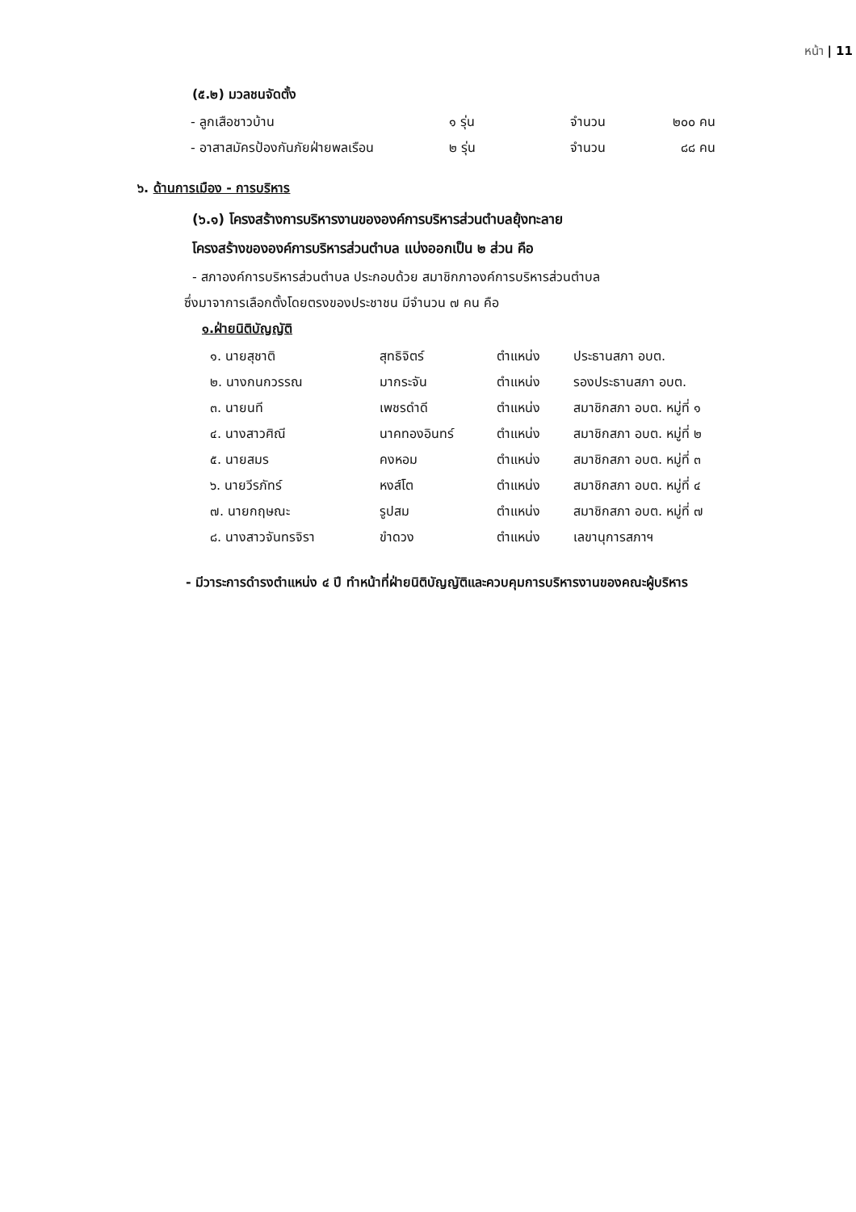หน้า | 11
(๕.๒) มวลชนจัดตั้ง
| - ลูกเสือชาวบ้าน | ๑ รุ่น | จำนวน | ๒๐๐ คน |
| - อาสาสมัครป้องกันภัยฝ่ายพลเรือน | ๒ รุ่น | จำนวน | ๘๘ คน |
๖. ด้านการเมือง - การบริหาร
(๖.๑) โครงสร้างการบริหารงานขององค์การบริหารส่วนตำบลยุ้งทะลาย
โครงสร้างขององค์การบริหารส่วนตำบล แบ่งออกเป็น ๒ ส่วน คือ
- สภาองค์การบริหารส่วนตำบล ประกอบด้วย สมาชิกภาองค์การบริหารส่วนตำบล
ซึ่งมาจาการเลือกตั้งโดยตรงของประชาชน มีจำนวน ๗ คน คือ
๑.ฝ่ายนิติบัญญัติ
| ๑. นายสุชาติ | สุทธิจิตร์ | ตำแหน่ง | ประธานสภา อบต. |
| ๒. นางกนกวรรณ | มากระจัน | ตำแหน่ง | รองประธานสภา อบต. |
| ๓. นายนที | เพชรดำดี | ตำแหน่ง | สมาชิกสภา อบต. หมู่ที่ ๑ |
| ๔. นางสาวศิณี | นาคทองอินทร์ | ตำแหน่ง | สมาชิกสภา อบต. หมู่ที่ ๒ |
| ๕. นายสมร | คงหอม | ตำแหน่ง | สมาชิกสภา อบต. หมู่ที่ ๓ |
| ๖. นายวีรภัทร์ | หงส์โต | ตำแหน่ง | สมาชิกสภา อบต. หมู่ที่ ๔ |
| ๗. นายกฤษณะ | รูปสม | ตำแหน่ง | สมาชิกสภา อบต. หมู่ที่ ๗ |
| ๘. นางสาวจันทรจิรา | ขำดวง | ตำแหน่ง | เลขานุการสภาฯ |
- มีวาระการดำรงตำแหน่ง ๔ ปี ทำหน้าที่ฝ่ายนิติบัญญัติและควบคุมการบริหารงานของคณะผู้บริหาร